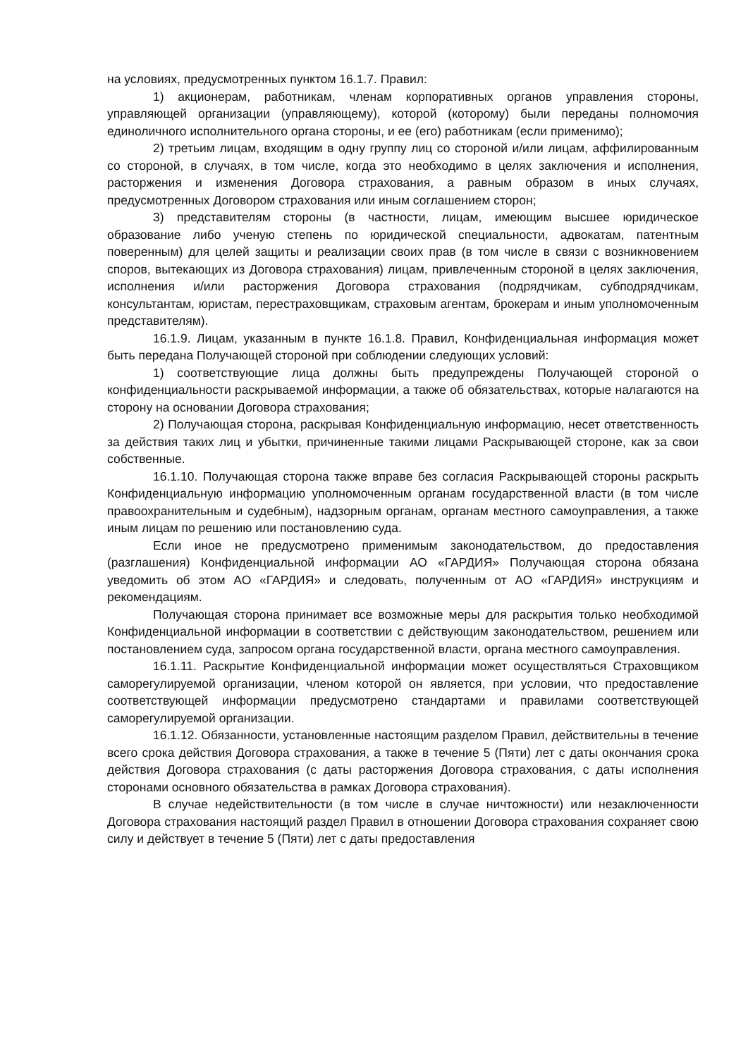на условиях, предусмотренных пунктом 16.1.7. Правил:
1) акционерам, работникам, членам корпоративных органов управления стороны, управляющей организации (управляющему), которой (которому) были переданы полномочия единоличного исполнительного органа стороны, и ее (его) работникам (если применимо);
2) третьим лицам, входящим в одну группу лиц со стороной и/или лицам, аффилированным со стороной, в случаях, в том числе, когда это необходимо в целях заключения и исполнения, расторжения и изменения Договора страхования, а равным образом в иных случаях, предусмотренных Договором страхования или иным соглашением сторон;
3) представителям стороны (в частности, лицам, имеющим высшее юридическое образование либо ученую степень по юридической специальности, адвокатам, патентным поверенным) для целей защиты и реализации своих прав (в том числе в связи с возникновением споров, вытекающих из Договора страхования) лицам, привлеченным стороной в целях заключения, исполнения и/или расторжения Договора страхования (подрядчикам, субподрядчикам, консультантам, юристам, перестраховщикам, страховым агентам, брокерам и иным уполномоченным представителям).
16.1.9. Лицам, указанным в пункте 16.1.8. Правил, Конфиденциальная информация может быть передана Получающей стороной при соблюдении следующих условий:
1) соответствующие лица должны быть предупреждены Получающей стороной о конфиденциальности раскрываемой информации, а также об обязательствах, которые налагаются на сторону на основании Договора страхования;
2) Получающая сторона, раскрывая Конфиденциальную информацию, несет ответственность за действия таких лиц и убытки, причиненные такими лицами Раскрывающей стороне, как за свои собственные.
16.1.10. Получающая сторона также вправе без согласия Раскрывающей стороны раскрыть Конфиденциальную информацию уполномоченным органам государственной власти (в том числе правоохранительным и судебным), надзорным органам, органам местного самоуправления, а также иным лицам по решению или постановлению суда.
Если иное не предусмотрено применимым законодательством, до предоставления (разглашения) Конфиденциальной информации АО «ГАРДИЯ» Получающая сторона обязана уведомить об этом АО «ГАРДИЯ» и следовать, полученным от АО «ГАРДИЯ» инструкциям и рекомендациям.
Получающая сторона принимает все возможные меры для раскрытия только необходимой Конфиденциальной информации в соответствии с действующим законодательством, решением или постановлением суда, запросом органа государственной власти, органа местного самоуправления.
16.1.11. Раскрытие Конфиденциальной информации может осуществляться Страховщиком саморегулируемой организации, членом которой он является, при условии, что предоставление соответствующей информации предусмотрено стандартами и правилами соответствующей саморегулируемой организации.
16.1.12. Обязанности, установленные настоящим разделом Правил, действительны в течение всего срока действия Договора страхования, а также в течение 5 (Пяти) лет с даты окончания срока действия Договора страхования (с даты расторжения Договора страхования, с даты исполнения сторонами основного обязательства в рамках Договора страхования).
В случае недействительности (в том числе в случае ничтожности) или незаключенности Договора страхования настоящий раздел Правил в отношении Договора страхования сохраняет свою силу и действует в течение 5 (Пяти) лет с даты предоставления